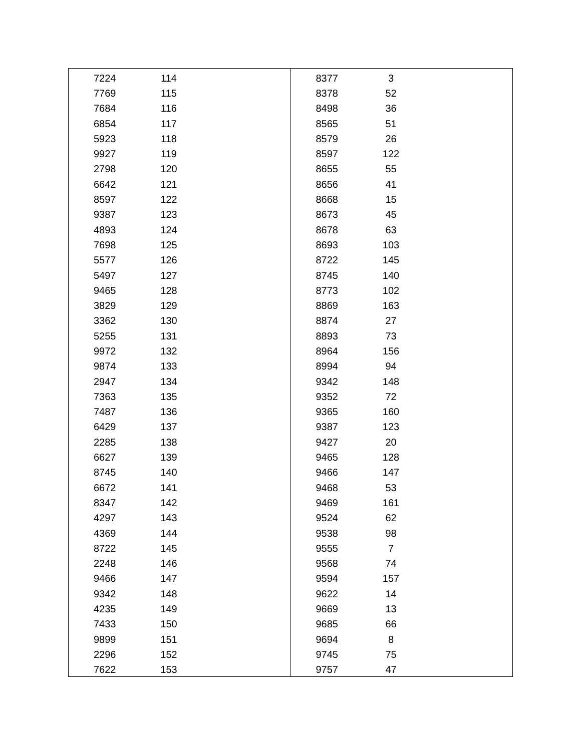| 7224 | 114 |
| 7769 | 115 |
| 7684 | 116 |
| 6854 | 117 |
| 5923 | 118 |
| 9927 | 119 |
| 2798 | 120 |
| 6642 | 121 |
| 8597 | 122 |
| 9387 | 123 |
| 4893 | 124 |
| 7698 | 125 |
| 5577 | 126 |
| 5497 | 127 |
| 9465 | 128 |
| 3829 | 129 |
| 3362 | 130 |
| 5255 | 131 |
| 9972 | 132 |
| 9874 | 133 |
| 2947 | 134 |
| 7363 | 135 |
| 7487 | 136 |
| 6429 | 137 |
| 2285 | 138 |
| 6627 | 139 |
| 8745 | 140 |
| 6672 | 141 |
| 8347 | 142 |
| 4297 | 143 |
| 4369 | 144 |
| 8722 | 145 |
| 2248 | 146 |
| 9466 | 147 |
| 9342 | 148 |
| 4235 | 149 |
| 7433 | 150 |
| 9899 | 151 |
| 2296 | 152 |
| 7622 | 153 |
| 8377 | 3 |
| 8378 | 52 |
| 8498 | 36 |
| 8565 | 51 |
| 8579 | 26 |
| 8597 | 122 |
| 8655 | 55 |
| 8656 | 41 |
| 8668 | 15 |
| 8673 | 45 |
| 8678 | 63 |
| 8693 | 103 |
| 8722 | 145 |
| 8745 | 140 |
| 8773 | 102 |
| 8869 | 163 |
| 8874 | 27 |
| 8893 | 73 |
| 8964 | 156 |
| 8994 | 94 |
| 9342 | 148 |
| 9352 | 72 |
| 9365 | 160 |
| 9387 | 123 |
| 9427 | 20 |
| 9465 | 128 |
| 9466 | 147 |
| 9468 | 53 |
| 9469 | 161 |
| 9524 | 62 |
| 9538 | 98 |
| 9555 | 7 |
| 9568 | 74 |
| 9594 | 157 |
| 9622 | 14 |
| 9669 | 13 |
| 9685 | 66 |
| 9694 | 8 |
| 9745 | 75 |
| 9757 | 47 |